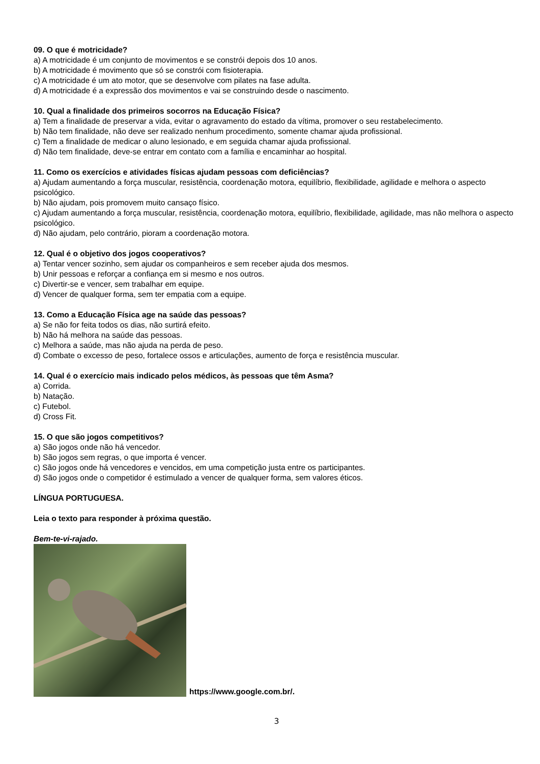09. O que é motricidade?
a) A motricidade é um conjunto de movimentos e se constrói depois dos 10 anos.
b) A motricidade é movimento que só se constrói com fisioterapia.
c) A motricidade é um ato motor, que se desenvolve com pilates na fase adulta.
d) A motricidade é a expressão dos movimentos e vai se construindo desde o nascimento.
10. Qual a finalidade dos primeiros socorros na Educação Física?
a) Tem a finalidade de preservar a vida, evitar o agravamento do estado da vítima, promover o seu restabelecimento.
b) Não tem finalidade, não deve ser realizado nenhum procedimento, somente chamar ajuda profissional.
c) Tem a finalidade de medicar o aluno lesionado, e em seguida chamar ajuda profissional.
d) Não tem finalidade, deve-se entrar em contato com a família e encaminhar ao hospital.
11. Como os exercícios e atividades físicas ajudam pessoas com deficiências?
a) Ajudam aumentando a força muscular, resistência, coordenação motora, equilíbrio, flexibilidade, agilidade e melhora o aspecto psicológico.
b) Não ajudam, pois promovem muito cansaço físico.
c) Ajudam aumentando a força muscular, resistência, coordenação motora, equilíbrio, flexibilidade, agilidade, mas não melhora o aspecto psicológico.
d) Não ajudam, pelo contrário, pioram a coordenação motora.
12. Qual é o objetivo dos jogos cooperativos?
a) Tentar vencer sozinho, sem ajudar os companheiros e sem receber ajuda dos mesmos.
b) Unir pessoas e reforçar a confiança em si mesmo e nos outros.
c) Divertir-se e vencer, sem trabalhar em equipe.
d) Vencer de qualquer forma, sem ter empatia com a equipe.
13. Como a Educação Física age na saúde das pessoas?
a) Se não for feita todos os dias, não surtirá efeito.
b) Não há melhora na saúde das pessoas.
c) Melhora a saúde, mas não ajuda na perda de peso.
d) Combate o excesso de peso, fortalece ossos e articulações, aumento de força e resistência muscular.
14. Qual é o exercício mais indicado pelos médicos, às pessoas que têm Asma?
a) Corrida.
b) Natação.
c) Futebol.
d) Cross Fit.
15. O que são jogos competitivos?
a) São jogos onde não há vencedor.
b) São jogos sem regras, o que importa é vencer.
c) São jogos onde há vencedores e vencidos, em uma competição justa entre os participantes.
d) São jogos onde o competidor é estimulado a vencer de qualquer forma, sem valores éticos.
LÍNGUA PORTUGUESA.
Leia o texto para responder à próxima questão.
Bem-te-vi-rajado.
https://www.google.com.br/.
3